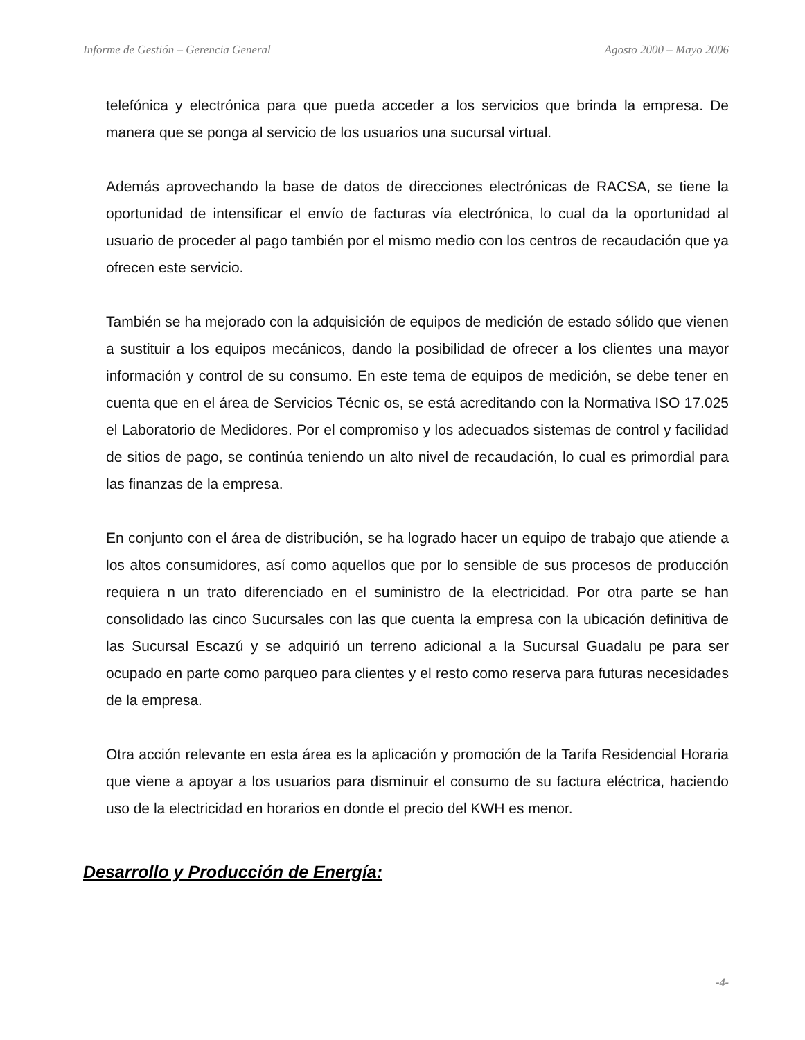Informe de Gestión – Gerencia General Agosto 2000 – Mayo 2006
telefónica y electrónica para que pueda acceder a los servicios que brinda la empresa. De manera que se ponga al servicio de los usuarios una sucursal virtual.
Además aprovechando la base de datos de direcciones electrónicas de RACSA, se tiene la oportunidad de intensificar el envío de facturas vía electrónica, lo cual da la oportunidad al usuario de proceder al pago también por el mismo medio con los centros de recaudación que ya ofrecen este servicio.
También se ha mejorado con la adquisición de equipos de medición de estado sólido que vienen a sustituir a los equipos mecánicos, dando la posibilidad de ofrecer a los clientes una mayor información y control de su consumo. En este tema de equipos de medición, se debe tener en cuenta que en el área de Servicios Técnic os, se está acreditando con la Normativa ISO 17.025 el Laboratorio de Medidores. Por el compromiso y los adecuados sistemas de control y facilidad de sitios de pago, se continúa teniendo un alto nivel de recaudación, lo cual es primordial para las finanzas de la empresa.
En conjunto con el área de distribución, se ha logrado hacer un equipo de trabajo que atiende a los altos consumidores, así como aquellos que por lo sensible de sus procesos de producción requiera n un trato diferenciado en el suministro de la electricidad. Por otra parte se han consolidado las cinco Sucursales con las que cuenta la empresa con la ubicación definitiva de las Sucursal Escazú y se adquirió un terreno adicional a la Sucursal Guadalu pe para ser ocupado en parte como parqueo para clientes y el resto como reserva para futuras necesidades de la empresa.
Otra acción relevante en esta área es la aplicación y promoción de la Tarifa Residencial Horaria que viene a apoyar a los usuarios para disminuir el consumo de su factura eléctrica, haciendo uso de la electricidad en horarios en donde el precio del KWH es menor.
Desarrollo y Producción de Energía:
-4-